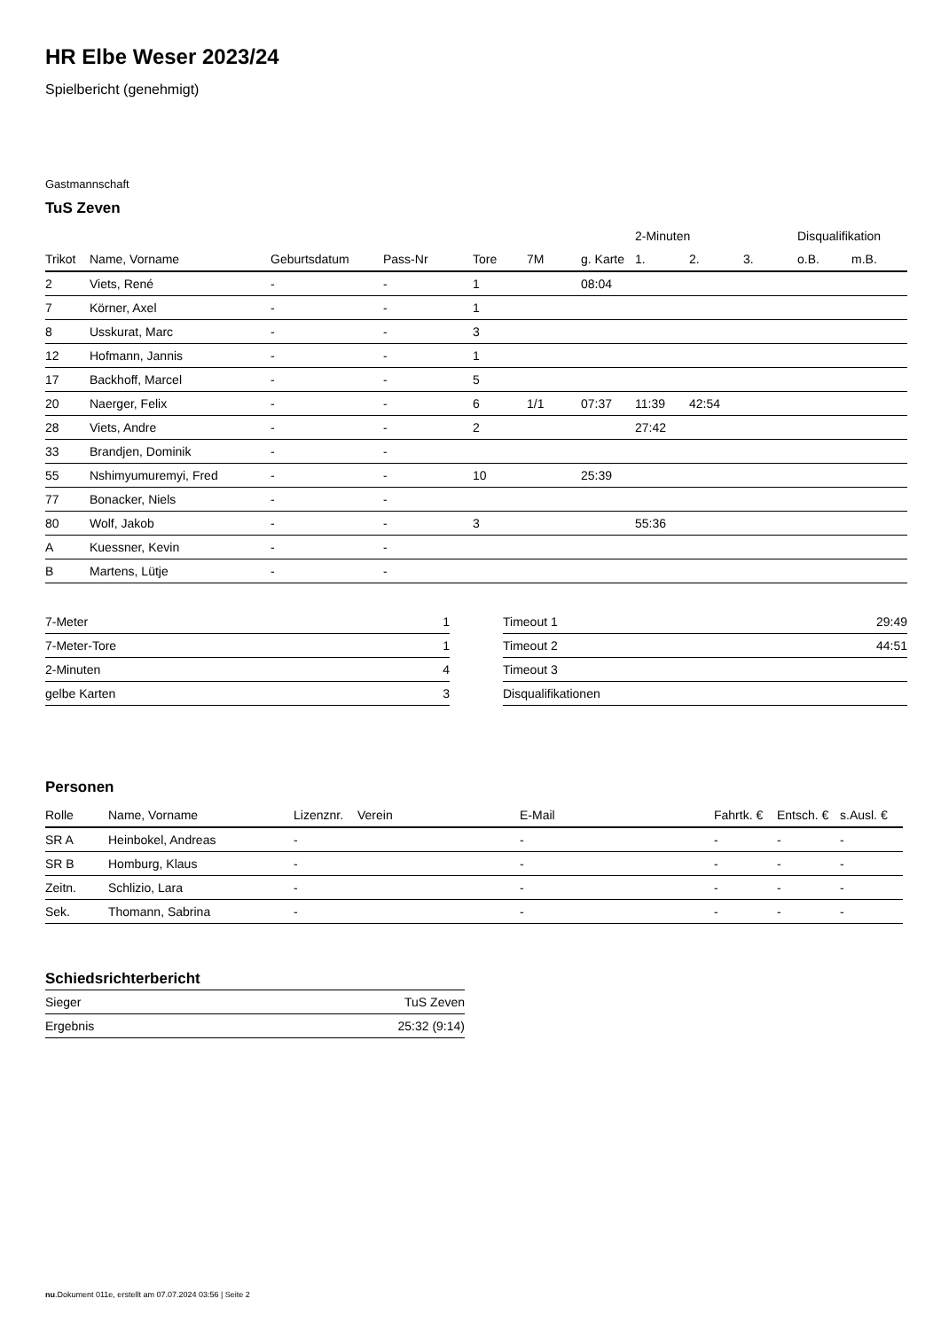HR Elbe Weser 2023/24
Spielbericht (genehmigt)
Gastmannschaft
TuS Zeven
| | | | | | | | 2-Minuten | | | Disqualifikation | |
| --- | --- | --- | --- | --- | --- | --- | --- | --- | --- | --- | --- |
| Trikot | Name, Vorname | Geburtsdatum | Pass-Nr | Tore | 7M | g. Karte | 1. | 2. | 3. | o.B. | m.B. |
| 2 | Viets, René | - | - | 1 | | 08:04 | | | | | |
| 7 | Körner, Axel | - | - | 1 | | | | | | | |
| 8 | Usskurat, Marc | - | - | 3 | | | | | | | |
| 12 | Hofmann, Jannis | - | - | 1 | | | | | | | |
| 17 | Backhoff, Marcel | - | - | 5 | | | | | | | |
| 20 | Naerger, Felix | - | - | 6 | 1/1 | 07:37 | 11:39 | 42:54 | | | |
| 28 | Viets, Andre | - | - | 2 | | | 27:42 | | | | |
| 33 | Brandjen, Dominik | - | - | | | | | | | | |
| 55 | Nshimyumuremyi, Fred | - | - | 10 | | 25:39 | | | | | |
| 77 | Bonacker, Niels | - | - | | | | | | | | |
| 80 | Wolf, Jakob | - | - | 3 | | | 55:36 | | | | |
| A | Kuessner, Kevin | - | - | | | | | | | | |
| B | Martens, Lütje | - | - | | | | | | | | |
| 7-Meter | 1 |
| 7-Meter-Tore | 1 |
| 2-Minuten | 4 |
| gelbe Karten | 3 |
| Timeout 1 | 29:49 |
| Timeout 2 | 44:51 |
| Timeout 3 | |
| Disqualifikationen | |
Personen
| Rolle | Name, Vorname | Lizenznr. | Verein | E-Mail | Fahrtk. € | Entsch. € | s.Ausl. € |
| --- | --- | --- | --- | --- | --- | --- | --- |
| SR A | Heinbokel, Andreas | - | | - | - | - | - |
| SR B | Homburg, Klaus | - | | - | - | - | - |
| Zeitn. | Schlizio, Lara | - | | - | - | - | - |
| Sek. | Thomann, Sabrina | - | | - | - | - | - |
Schiedsrichterbericht
| Sieger | TuS Zeven |
| Ergebnis | 25:32 (9:14) |
nu.Dokument 011e, erstellt am 07.07.2024 03:56 | Seite 2